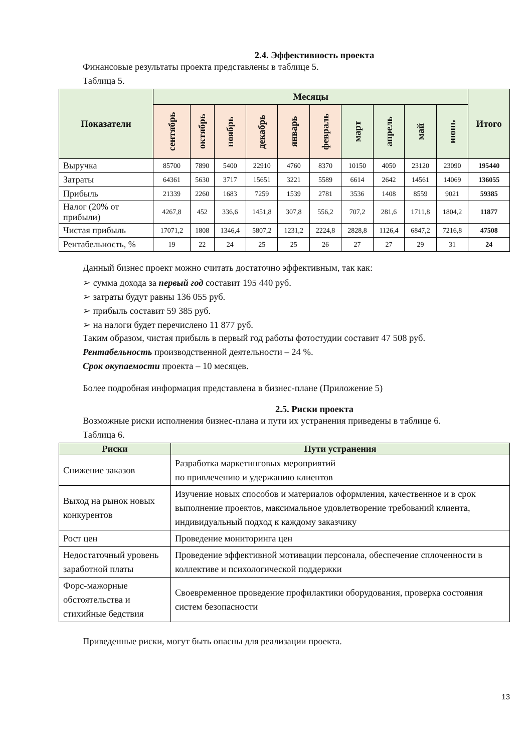2.4. Эффективность проекта
Финансовые результаты проекта представлены в таблице 5.
Таблица 5.
| Показатели | Месяцы | | | | | | | | | | Итого |
| --- | --- | --- | --- | --- | --- | --- | --- | --- | --- | --- | --- |
| | сентябрь | октябрь | ноябрь | декабрь | январь | февраль | март | апрель | май | июнь | |
| Выручка | 85700 | 7890 | 5400 | 22910 | 4760 | 8370 | 10150 | 4050 | 23120 | 23090 | 195440 |
| Затраты | 64361 | 5630 | 3717 | 15651 | 3221 | 5589 | 6614 | 2642 | 14561 | 14069 | 136055 |
| Прибыль | 21339 | 2260 | 1683 | 7259 | 1539 | 2781 | 3536 | 1408 | 8559 | 9021 | 59385 |
| Налог (20% от прибыли) | 4267,8 | 452 | 336,6 | 1451,8 | 307,8 | 556,2 | 707,2 | 281,6 | 1711,8 | 1804,2 | 11877 |
| Чистая прибыль | 17071,2 | 1808 | 1346,4 | 5807,2 | 1231,2 | 2224,8 | 2828,8 | 1126,4 | 6847,2 | 7216,8 | 47508 |
| Рентабельность, % | 19 | 22 | 24 | 25 | 25 | 26 | 27 | 27 | 29 | 31 | 24 |
Данный бизнес проект можно считать достаточно эффективным, так как:
➢ сумма дохода за первый год составит 195 440 руб.
➢ затраты будут равны 136 055 руб.
➢ прибыль составит 59 385 руб.
➢ на налоги будет перечислено 11 877 руб.
Таким образом, чистая прибыль в первый год работы фотостудии составит 47 508 руб.
Рентабельность производственной деятельности – 24 %.
Срок окупаемости проекта – 10 месяцев.
Более подробная информация представлена в бизнес-плане (Приложение 5)
2.5. Риски проекта
Возможные риски исполнения бизнес-плана и пути их устранения приведены в таблице 6.
Таблица 6.
| Риски | Пути устранения |
| --- | --- |
| Снижение заказов | Разработка маркетинговых мероприятий по привлечению и удержанию клиентов |
| Выход на рынок новых конкурентов | Изучение новых способов и материалов оформления, качественное и в срок выполнение проектов, максимальное удовлетворение требований клиента, индивидуальный подход к каждому заказчику |
| Рост цен | Проведение мониторинга цен |
| Недостаточный уровень заработной платы | Проведение эффективной мотивации персонала, обеспечение сплоченности в коллективе и психологической поддержки |
| Форс-мажорные обстоятельства и стихийные бедствия | Своевременное проведение профилактики оборудования, проверка состояния систем безопасности |
Приведенные риски, могут быть опасны для реализации проекта.
13